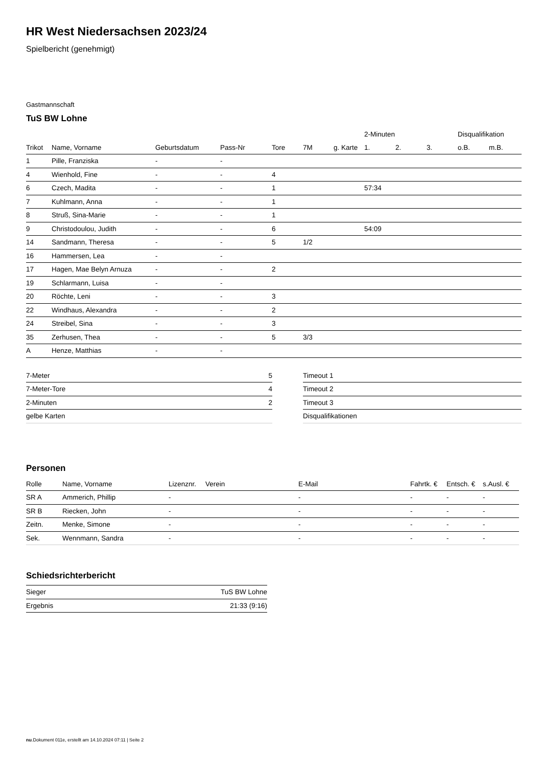HR West Niedersachsen 2023/24
Spielbericht (genehmigt)
Gastmannschaft
TuS BW Lohne
| | | | | | | | 2-Minuten | | | Disqualifikation | |
| Trikot | Name, Vorname | Geburtsdatum | Pass-Nr | Tore | 7M | g. Karte | 1. | 2. | 3. | o.B. | m.B. |
| 1 | Pille, Franziska | - | - | | | | | | | | |
| 4 | Wienhold, Fine | - | - | 4 | | | | | | | |
| 6 | Czech, Madita | - | - | 1 | | | 57:34 | | | | |
| 7 | Kuhlmann, Anna | - | - | 1 | | | | | | | |
| 8 | Struß, Sina-Marie | - | - | 1 | | | | | | | |
| 9 | Christodoulou, Judith | - | - | 6 | | | 54:09 | | | | |
| 14 | Sandmann, Theresa | - | - | 5 | 1/2 | | | | | | |
| 16 | Hammersen, Lea | - | - | | | | | | | | |
| 17 | Hagen, Mae Belyn Arnuza | - | - | 2 | | | | | | | |
| 19 | Schlarmann, Luisa | - | - | | | | | | | | |
| 20 | Röchte, Leni | - | - | 3 | | | | | | | |
| 22 | Windhaus, Alexandra | - | - | 2 | | | | | | | |
| 24 | Streibel, Sina | - | - | 3 | | | | | | | |
| 35 | Zerhusen, Thea | - | - | 5 | 3/3 | | | | | | |
| A | Henze, Matthias | - | - | | | | | | | | |
| 7-Meter | 5 |
| 7-Meter-Tore | 4 |
| 2-Minuten | 2 |
| gelbe Karten | |
| Timeout 1 |
| Timeout 2 |
| Timeout 3 |
| Disqualifikationen |
Personen
| Rolle | Name, Vorname | Lizenznr. | Verein | E-Mail | Fahrtk. € | Entsch. € | s.Ausl. € |
| --- | --- | --- | --- | --- | --- | --- | --- |
| SR A | Ammerich, Phillip | - | | - | - | - | - |
| SR B | Riecken, John | - | | - | - | - | - |
| Zeitn. | Menke, Simone | - | | - | - | - | - |
| Sek. | Wennmann, Sandra | - | | - | - | - | - |
Schiedsrichterbericht
| Sieger | TuS BW Lohne |
| Ergebnis | 21:33 (9:16) |
nu.Dokument 011e, erstellt am 14.10.2024 07:11 | Seite 2